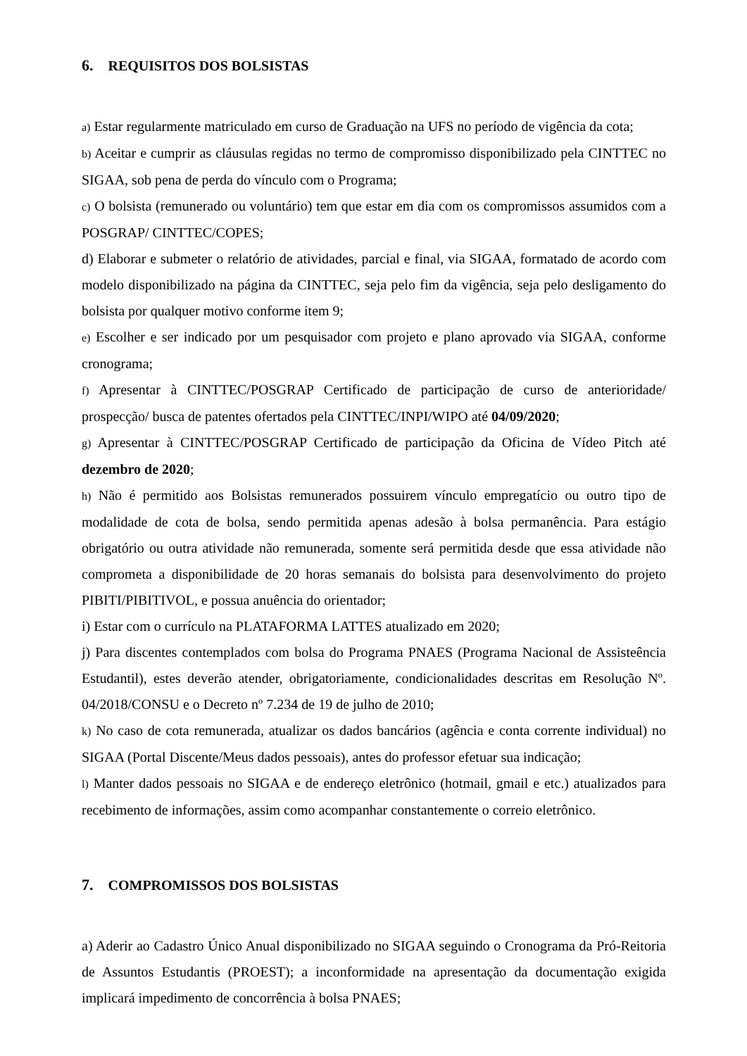6. REQUISITOS DOS BOLSISTAS
a) Estar regularmente matriculado em curso de Graduação na UFS no período de vigência da cota;
b) Aceitar e cumprir as cláusulas regidas no termo de compromisso disponibilizado pela CINTTEC no SIGAA, sob pena de perda do vínculo com o Programa;
c) O bolsista (remunerado ou voluntário) tem que estar em dia com os compromissos assumidos com a POSGRAP/ CINTTEC/COPES;
d) Elaborar e submeter o relatório de atividades, parcial e final, via SIGAA, formatado de acordo com modelo disponibilizado na página da CINTTEC, seja pelo fim da vigência, seja pelo desligamento do bolsista por qualquer motivo conforme item 9;
e) Escolher e ser indicado por um pesquisador com projeto e plano aprovado via SIGAA, conforme cronograma;
f) Apresentar à CINTTEC/POSGRAP Certificado de participação de curso de anterioridade/ prospecção/ busca de patentes ofertados pela CINTTEC/INPI/WIPO até 04/09/2020;
g) Apresentar à CINTTEC/POSGRAP Certificado de participação da Oficina de Vídeo Pitch até dezembro de 2020;
h) Não é permitido aos Bolsistas remunerados possuirem vínculo empregatício ou outro tipo de modalidade de cota de bolsa, sendo permitida apenas adesão à bolsa permanência. Para estágio obrigatório ou outra atividade não remunerada, somente será permitida desde que essa atividade não comprometa a disponibilidade de 20 horas semanais do bolsista para desenvolvimento do projeto PIBITI/PIBITIVOL, e possua anuência do orientador;
i) Estar com o currículo na PLATAFORMA LATTES atualizado em 2020;
j) Para discentes contemplados com bolsa do Programa PNAES (Programa Nacional de Assisteência Estudantil), estes deverão atender, obrigatoriamente, condicionalidades descritas em Resolução Nº. 04/2018/CONSU e o Decreto nº 7.234 de 19 de julho de 2010;
k) No caso de cota remunerada, atualizar os dados bancários (agência e conta corrente individual) no SIGAA (Portal Discente/Meus dados pessoais), antes do professor efetuar sua indicação;
l) Manter dados pessoais no SIGAA e de endereço eletrônico (hotmail, gmail e etc.) atualizados para recebimento de informações, assim como acompanhar constantemente o correio eletrônico.
7. COMPROMISSOS DOS BOLSISTAS
a) Aderir ao Cadastro Único Anual disponibilizado no SIGAA seguindo o Cronograma da Pró-Reitoria de Assuntos Estudantis (PROEST); a inconformidade na apresentação da documentação exigida implicará impedimento de concorrência à bolsa PNAES;